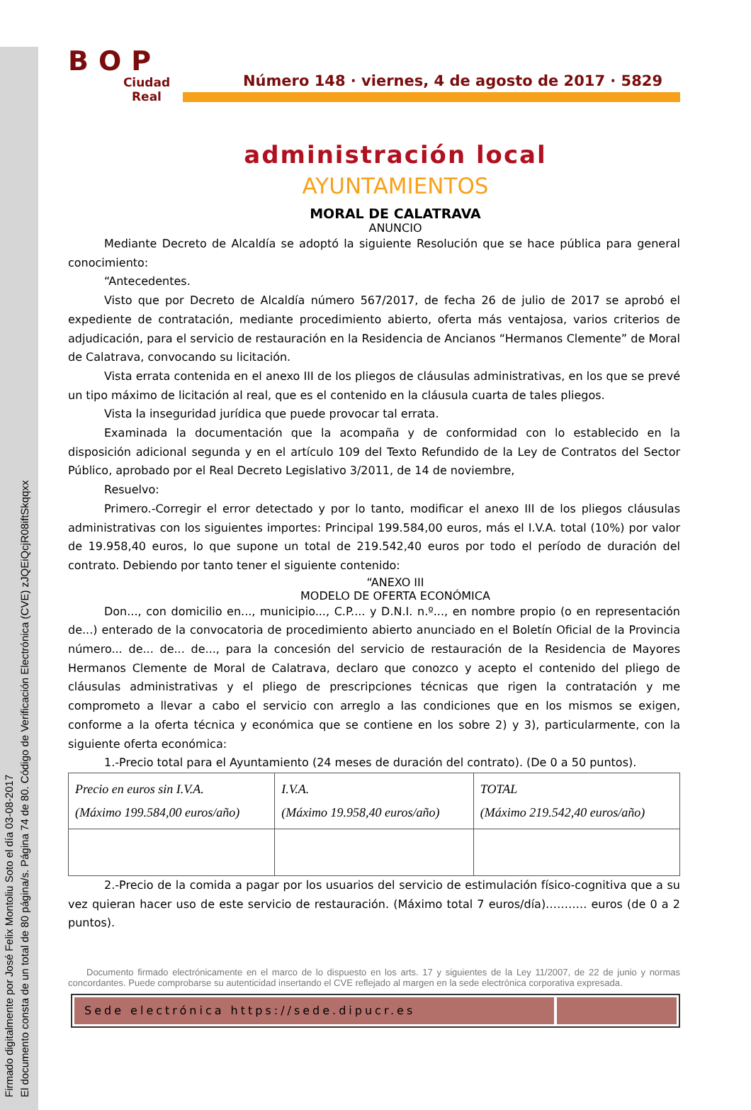Firmado digitalmente por José Felix Montoliu Soto el día 03-08-2017
El documento consta de un total de 80 página/s. Página 74 de 80. Código de Verificación Electrónica (CVE) zJQEiQcjR08iftSkqqxx
BOP
Ciudad Real
Número 148 · viernes, 4 de agosto de 2017 · 5829
administración local
AYUNTAMIENTOS
MORAL DE CALATRAVA
ANUNCIO
Mediante Decreto de Alcaldía se adoptó la siguiente Resolución que se hace pública para general conocimiento:
“Antecedentes.
Visto que por Decreto de Alcaldía número 567/2017, de fecha 26 de julio de 2017 se aprobó el expediente de contratación, mediante procedimiento abierto, oferta más ventajosa, varios criterios de adjudicación, para el servicio de restauración en la Residencia de Ancianos “Hermanos Clemente” de Moral de Calatrava, convocando su licitación.
Vista errata contenida en el anexo III de los pliegos de cláusulas administrativas, en los que se prevé un tipo máximo de licitación al real, que es el contenido en la cláusula cuarta de tales pliegos.
Vista la inseguridad jurídica que puede provocar tal errata.
Examinada la documentación que la acompaña y de conformidad con lo establecido en la disposición adicional segunda y en el artículo 109 del Texto Refundido de la Ley de Contratos del Sector Público, aprobado por el Real Decreto Legislativo 3/2011, de 14 de noviembre,
Resuelvo:
Primero.-Corregir el error detectado y por lo tanto, modificar el anexo III de los pliegos cláusulas administrativas con los siguientes importes: Principal 199.584,00 euros, más el I.V.A. total (10%) por valor de 19.958,40 euros, lo que supone un total de 219.542,40 euros por todo el período de duración del contrato. Debiendo por tanto tener el siguiente contenido:
“ANEXO III
MODELO DE OFERTA ECONÓMICA
Don..., con domicilio en..., municipio..., C.P.... y D.N.I. n.º..., en nombre propio (o en representación de...) enterado de la convocatoria de procedimiento abierto anunciado en el Boletín Oficial de la Provincia número... de... de... de..., para la concesión del servicio de restauración de la Residencia de Mayores Hermanos Clemente de Moral de Calatrava, declaro que conozco y acepto el contenido del pliego de cláusulas administrativas y el pliego de prescripciones técnicas que rigen la contratación y me comprometo a llevar a cabo el servicio con arreglo a las condiciones que en los mismos se exigen, conforme a la oferta técnica y económica que se contiene en los sobre 2) y 3), particularmente, con la siguiente oferta económica:
1.-Precio total para el Ayuntamiento (24 meses de duración del contrato). (De 0 a 50 puntos).
| Precio en euros sin I.V.A. (Máximo 199.584,00 euros/año) | I.V.A. (Máximo 19.958,40 euros/año) | TOTAL (Máximo 219.542,40 euros/año) |
2.-Precio de la comida a pagar por los usuarios del servicio de estimulación físico-cognitiva que a su vez quieran hacer uso de este servicio de restauración. (Máximo total 7 euros/día)……….. euros (de 0 a 2 puntos).
Documento firmado electrónicamente en el marco de lo dispuesto en los arts. 17 y siguientes de la Ley 11/2007, de 22 de junio y normas concordantes. Puede comprobarse su autenticidad insertando el CVE reflejado al margen en la sede electrónica corporativa expresada.
Sede electrónica https://sede.dipucr.es